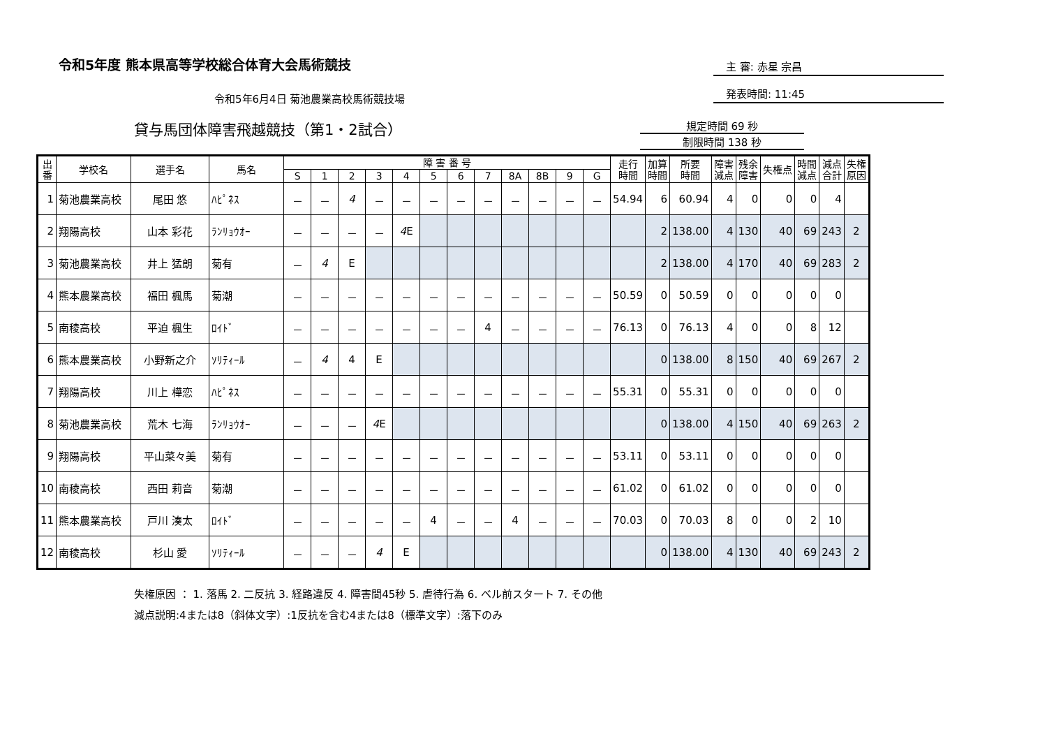令和5年度 熊本県高等学校総合体育大会馬術競技
主 審: 赤星 宗昌
発表時間: 11:45
令和5年6月4日 菊池農業高校馬術競技場
貸与馬団体障害飛越競技（第1・2試合）
規定時間 69 秒
制限時間 138 秒
| 出 番 | 学校名 | 選手名 | 馬名 | 障 害 番 号 | | | | | | | | | | | | 走行 時間 | 加算 時間 | 所要 時間 | 障害 減点 | 残余 障害 | 失権点 | 時間 減点 | 減点 合計 | 失権 原因 |
| --- | --- | --- | --- | --- | --- | --- | --- | --- | --- | --- | --- | --- | --- | --- | --- | --- | --- | --- | --- | --- | --- | --- | --- | --- |
| | | | | S | 1 | 2 | 3 | 4 | 5 | 6 | 7 | 8A | 8B | 9 | G | | | | | | | | | |
| 1 | 菊池農業高校 | 尾田 悠 | ﾊﾋﾟﾈｽ | － | － | 4 | － | － | － | － | － | － | － | － | － | 54.94 | 6 | 60.94 | 4 | 0 | 0 | 0 | 4 | |
| 2 | 翔陽高校 | 山本 彩花 | ﾗﾝﾘｮｳｵｰ | － | － | － | － | 4 E | | | | | | | | | 2 | 138.00 | 4 | 130 | 40 | 69 | 243 | 2 |
| 3 | 菊池農業高校 | 井上 猛朗 | 菊有 | － | 4 | E | | | | | | | | | | | 2 | 138.00 | 4 | 170 | 40 | 69 | 283 | 2 |
| 4 | 熊本農業高校 | 福田 楓馬 | 菊潮 | － | － | － | － | － | － | － | － | － | － | － | － | 50.59 | 0 | 50.59 | 0 | 0 | 0 | 0 | 0 | |
| 5 | 南稜高校 | 平迫 楓生 | ﾛｲﾄﾞ | － | － | － | － | － | － | － | 4 | － | － | － | － | 76.13 | 0 | 76.13 | 4 | 0 | 0 | 8 | 12 | |
| 6 | 熊本農業高校 | 小野新之介 | ｿﾘﾃｨｰﾙ | － | 4 | 4 | E | | | | | | | | | | 0 | 138.00 | 8 | 150 | 40 | 69 | 267 | 2 |
| 7 | 翔陽高校 | 川上 樺恋 | ﾊﾋﾟﾈｽ | － | － | － | － | － | － | － | － | － | － | － | － | 55.31 | 0 | 55.31 | 0 | 0 | 0 | 0 | 0 | |
| 8 | 菊池農業高校 | 荒木 七海 | ﾗﾝﾘｮｳｵｰ | － | － | － | 4 E | | | | | | | | | | 0 | 138.00 | 4 | 150 | 40 | 69 | 263 | 2 |
| 9 | 翔陽高校 | 平山菜々美 | 菊有 | － | － | － | － | － | － | － | － | － | － | － | － | 53.11 | 0 | 53.11 | 0 | 0 | 0 | 0 | 0 | |
| 10 | 南稜高校 | 西田 莉音 | 菊潮 | － | － | － | － | － | － | － | － | － | － | － | － | 61.02 | 0 | 61.02 | 0 | 0 | 0 | 0 | 0 | |
| 11 | 熊本農業高校 | 戸川 湊太 | ﾛｲﾄﾞ | － | － | － | － | － | 4 | － | － | 4 | － | － | － | 70.03 | 0 | 70.03 | 8 | 0 | 0 | 2 | 10 | |
| 12 | 南稜高校 | 杉山 愛 | ｿﾘﾃｨｰﾙ | － | － | － | 4 | E | | | | | | | | | 0 | 138.00 | 4 | 130 | 40 | 69 | 243 | 2 |
失権原因 ： 1. 落馬 2. 二反抗 3. 経路違反 4. 障害間45秒 5. 虐待行為 6. ベル前スタート 7. その他
減点説明:4または8（斜体文字）:1反抗を含む4または8（標準文字）:落下のみ